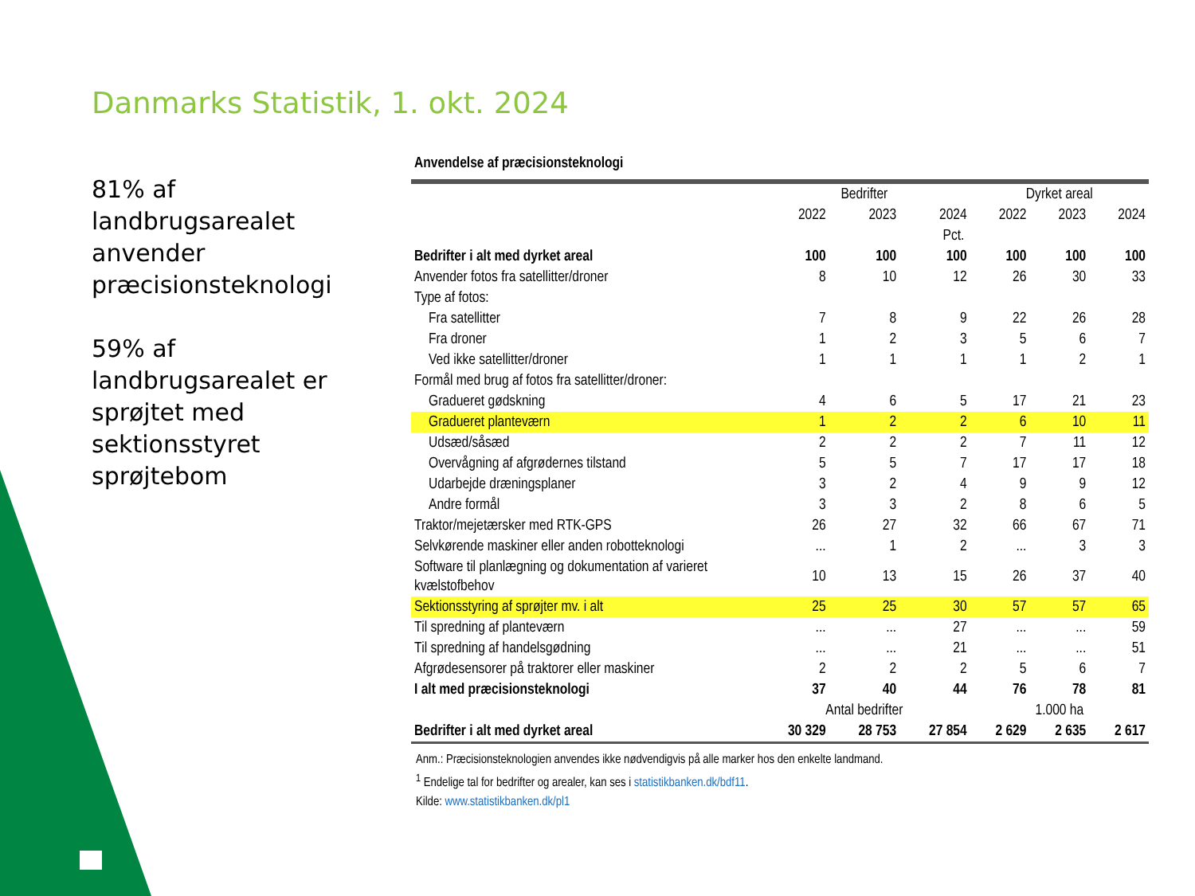Danmarks Statistik, 1. okt. 2024
81% af landbrugsarealet anvender præcisionsteknologi
59% af landbrugsarealet er sprøjtet med sektionsstyret sprøjtebom
Anvendelse af præcisionsteknologi
| | Bedrifter | | | Dyrket areal | | |
| --- | --- | --- | --- | --- | --- | --- |
| | 2022 | 2023 | 2024 | 2022 | 2023 | 2024 |
| | Pct. | | | | | |
| Bedrifter i alt med dyrket areal | 100 | 100 | 100 | 100 | 100 | 100 |
| Anvender fotos fra satellitter/droner | 8 | 10 | 12 | 26 | 30 | 33 |
| Type af fotos: | | | | | | |
| Fra satellitter | 7 | 8 | 9 | 22 | 26 | 28 |
| Fra droner | 1 | 2 | 3 | 5 | 6 | 7 |
| Ved ikke satellitter/droner | 1 | 1 | 1 | 1 | 2 | 1 |
| Formål med brug af fotos fra satellitter/droner: | | | | | | |
| Gradueret gødskning | 4 | 6 | 5 | 17 | 21 | 23 |
| Gradueret planteværn | 1 | 2 | 2 | 6 | 10 | 11 |
| Udsæd/såsæd | 2 | 2 | 2 | 7 | 11 | 12 |
| Overvågning af afgrødernes tilstand | 5 | 5 | 7 | 17 | 17 | 18 |
| Udarbejde dræningsplaner | 3 | 2 | 4 | 9 | 9 | 12 |
| Andre formål | 3 | 3 | 2 | 8 | 6 | 5 |
| Traktor/mejetærsker med RTK-GPS | 26 | 27 | 32 | 66 | 67 | 71 |
| Selvkørende maskiner eller anden robotteknologi | ... | 1 | 2 | ... | 3 | 3 |
| Software til planlægning og dokumentation af varieret kvælstofbehov | 10 | 13 | 15 | 26 | 37 | 40 |
| Sektionsstyring af sprøjter mv. i alt | 25 | 25 | 30 | 57 | 57 | 65 |
| Til spredning af planteværn | ... | ... | 27 | ... | ... | 59 |
| Til spredning af handelsgødning | ... | ... | 21 | ... | ... | 51 |
| Afgrødesensorer på traktorer eller maskiner | 2 | 2 | 2 | 5 | 6 | 7 |
| I alt med præcisionsteknologi | 37 | 40 | 44 | 76 | 78 | 81 |
| | Antal bedrifter | | | 1.000 ha | | |
| Bedrifter i alt med dyrket areal | 30 329 | 28 753 | 27 854 | 2 629 | 2 635 | 2 617 |
Anm.: Præcisionsteknologien anvendes ikke nødvendigvis på alle marker hos den enkelte landmand.
<sup>1</sup> Endelige tal for bedrifter og arealer, kan ses i statistikbanken.dk/bdf11.
Kilde: www.statistikbanken.dk/pl1